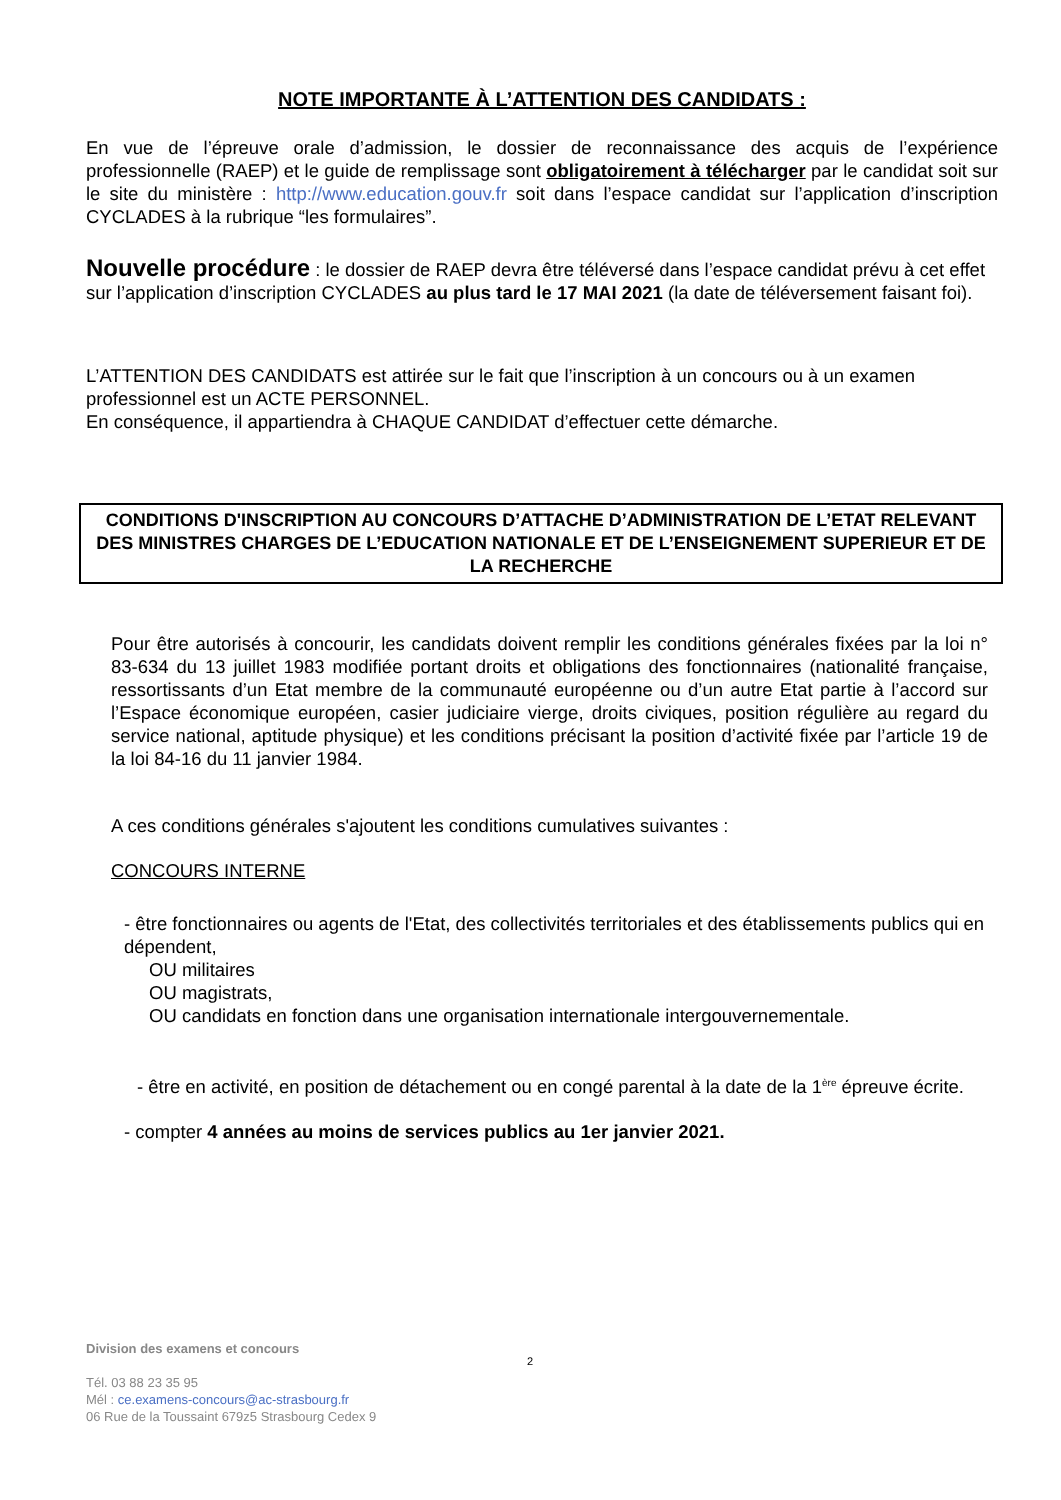NOTE IMPORTANTE À L’ATTENTION DES CANDIDATS :
En vue de l’épreuve orale d’admission, le dossier de reconnaissance des acquis de l’expérience professionnelle (RAEP) et le guide de remplissage sont obligatoirement à télécharger par le candidat soit sur le site du ministère : http://www.education.gouv.fr soit dans l’espace candidat sur l’application d’inscription CYCLADES à la rubrique “les formulaires”.
Nouvelle procédure : le dossier de RAEP devra être téléversé dans l’espace candidat prévu à cet effet sur l’application d’inscription CYCLADES au plus tard le 17 MAI 2021 (la date de téléversement faisant foi).
L’ATTENTION DES CANDIDATS est attirée sur le fait que l’inscription à un concours ou à un examen professionnel est un ACTE PERSONNEL.
En conséquence, il appartiendra à CHAQUE CANDIDAT d’effectuer cette démarche.
CONDITIONS D'INSCRIPTION AU CONCOURS D’ATTACHE D’ADMINISTRATION DE L’ETAT RELEVANT DES MINISTRES CHARGES DE L’EDUCATION NATIONALE ET DE L’ENSEIGNEMENT SUPERIEUR ET DE LA RECHERCHE
Pour être autorisés à concourir, les candidats doivent remplir les conditions générales fixées par la loi n° 83-634 du 13 juillet 1983 modifiée portant droits et obligations des fonctionnaires (nationalité française, ressortissants d’un Etat membre de la communauté européenne ou d’un autre Etat partie à l’accord sur l’Espace économique européen, casier judiciaire vierge, droits civiques, position régulière au regard du service national, aptitude physique) et les conditions précisant la position d’activité fixée par l’article 19 de la loi 84-16 du 11 janvier 1984.
A ces conditions générales s'ajoutent les conditions cumulatives suivantes :
CONCOURS INTERNE
- être fonctionnaires ou agents de l'Etat, des collectivités territoriales et des établissements publics qui en dépendent,
OU militaires
OU magistrats,
OU candidats en fonction dans une organisation internationale intergouvernementale.
- être en activité, en position de détachement ou en congé parental à la date de la 1<sup>ère</sup> épreuve écrite.
- compter 4 années au moins de services publics au 1er janvier 2021.
Division des examens et concours
Tél. 03 88 23 35 95
Mél : ce.examens-concours@ac-strasbourg.fr
06 Rue de la Toussaint 679z5 Strasbourg Cedex 9
2